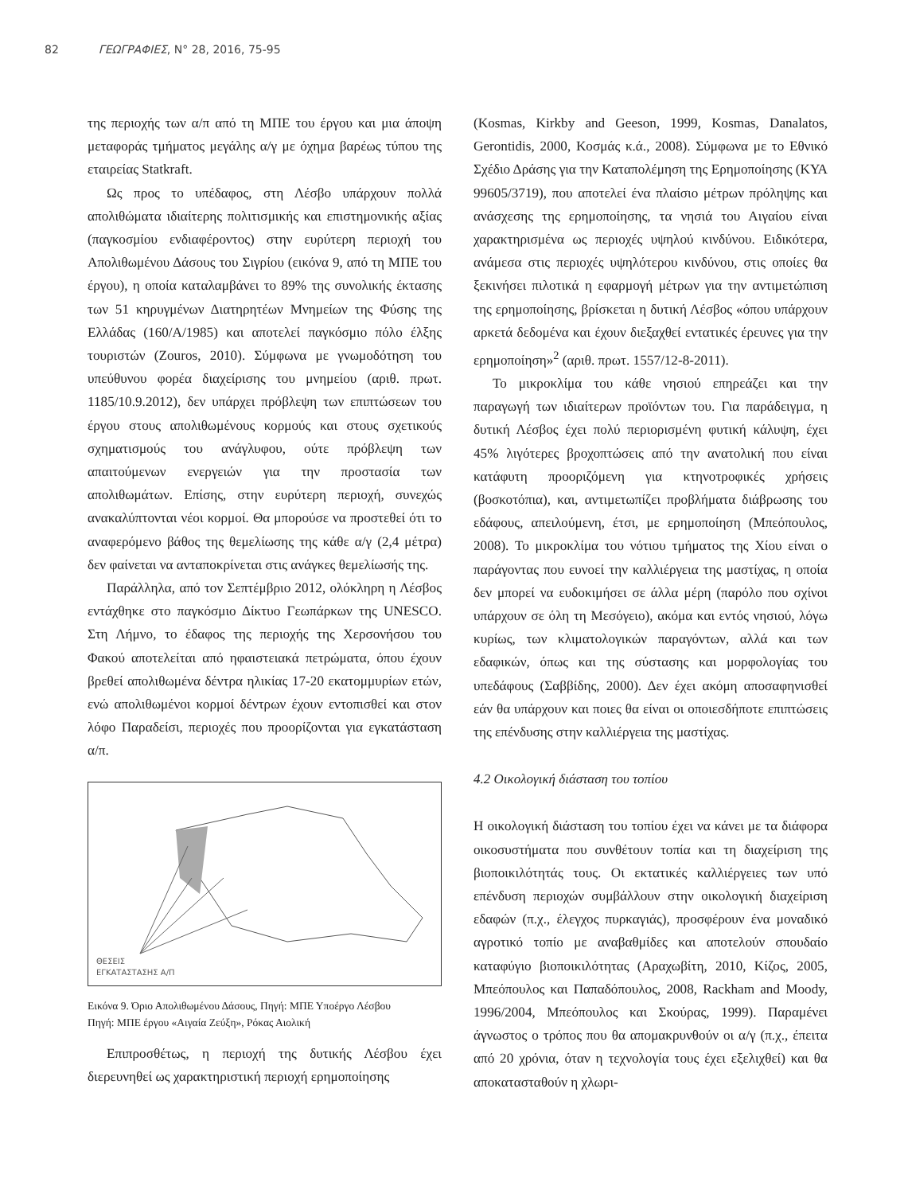82 ΓΕΩΓΡΑΦΙΕΣ, Ν° 28, 2016, 75-95
της περιοχής των α/π από τη ΜΠΕ του έργου και μια άποψη μεταφοράς τμήματος μεγάλης α/γ με όχημα βαρέως τύπου της εταιρείας Statkraft.
Ως προς το υπέδαφος, στη Λέσβο υπάρχουν πολλά απολιθώματα ιδιαίτερης πολιτισμικής και επιστημονικής αξίας (παγκοσμίου ενδιαφέροντος) στην ευρύτερη περιοχή του Απολιθωμένου Δάσους του Σιγρίου (εικόνα 9, από τη ΜΠΕ του έργου), η οποία καταλαμβάνει το 89% της συνολικής έκτασης των 51 κηρυγμένων Διατηρητέων Μνημείων της Φύσης της Ελλάδας (160/Α/1985) και αποτελεί παγκόσμιο πόλο έλξης τουριστών (Zouros, 2010). Σύμφωνα με γνωμοδότηση του υπεύθυνου φορέα διαχείρισης του μνημείου (αριθ. πρωτ. 1185/10.9.2012), δεν υπάρχει πρόβλεψη των επιπτώσεων του έργου στους απολιθωμένους κορμούς και στους σχετικούς σχηματισμούς του ανάγλυφου, ούτε πρόβλεψη των απαιτούμενων ενεργειών για την προστασία των απολιθωμάτων. Επίσης, στην ευρύτερη περιοχή, συνεχώς ανακαλύπτονται νέοι κορμοί. Θα μπορούσε να προστεθεί ότι το αναφερόμενο βάθος της θεμελίωσης της κάθε α/γ (2,4 μέτρα) δεν φαίνεται να ανταποκρίνεται στις ανάγκες θεμελίωσής της.
Παράλληλα, από τον Σεπτέμβριο 2012, ολόκληρη η Λέσβος εντάχθηκε στο παγκόσμιο Δίκτυο Γεωπάρκων της UNESCO. Στη Λήμνο, το έδαφος της περιοχής της Χερσονήσου του Φακού αποτελείται από ηφαιστειακά πετρώματα, όπου έχουν βρεθεί απολιθωμένα δέντρα ηλικίας 17-20 εκατομμυρίων ετών, ενώ απολιθωμένοι κορμοί δέντρων έχουν εντοπισθεί και στον λόφο Παραδείσι, περιοχές που προορίζονται για εγκατάσταση α/π.
ΘΕΣΕΙΣ
ΕΓΚΑΤΑΣΤΑΣΗΣ Α/Π
Εικόνα 9. Όριο Απολιθωμένου Δάσους, Πηγή: ΜΠΕ Υποέργο Λέσβου
Πηγή: ΜΠΕ έργου «Αιγαία Ζεύξη», Ρόκας Αιολική
Επιπροσθέτως, η περιοχή της δυτικής Λέσβου έχει διερευνηθεί ως χαρακτηριστική περιοχή ερημοποίησης
(Kosmas, Kirkby and Geeson, 1999, Kosmas, Danalatos, Gerontidis, 2000, Κοσμάς κ.ά., 2008). Σύμφωνα με το Εθνικό Σχέδιο Δράσης για την Καταπολέμηση της Ερημοποίησης (ΚΥΑ 99605/3719), που αποτελεί ένα πλαίσιο μέτρων πρόληψης και ανάσχεσης της ερημοποίησης, τα νησιά του Αιγαίου είναι χαρακτηρισμένα ως περιοχές υψηλού κινδύνου. Ειδικότερα, ανάμεσα στις περιοχές υψηλότερου κινδύνου, στις οποίες θα ξεκινήσει πιλοτικά η εφαρμογή μέτρων για την αντιμετώπιση της ερημοποίησης, βρίσκεται η δυτική Λέσβος «όπου υπάρχουν αρκετά δεδομένα και έχουν διεξαχθεί εντατικές έρευνες για την ερημοποίηση»<sup>2</sup> (αριθ. πρωτ. 1557/12-8-2011).
Το μικροκλίμα του κάθε νησιού επηρεάζει και την παραγωγή των ιδιαίτερων προϊόντων του. Για παράδειγμα, η δυτική Λέσβος έχει πολύ περιορισμένη φυτική κάλυψη, έχει 45% λιγότερες βροχοπτώσεις από την ανατολική που είναι κατάφυτη προοριζόμενη για κτηνοτροφικές χρήσεις (βοσκοτόπια), και, αντιμετωπίζει προβλήματα διάβρωσης του εδάφους, απειλούμενη, έτσι, με ερημοποίηση (Μπεόπουλος, 2008). Το μικροκλίμα του νότιου τμήματος της Χίου είναι ο παράγοντας που ευνοεί την καλλιέργεια της μαστίχας, η οποία δεν μπορεί να ευδοκιμήσει σε άλλα μέρη (παρόλο που σχίνοι υπάρχουν σε όλη τη Μεσόγειο), ακόμα και εντός νησιού, λόγω κυρίως, των κλιματολογικών παραγόντων, αλλά και των εδαφικών, όπως και της σύστασης και μορφολογίας του υπεδάφους (Σαββίδης, 2000). Δεν έχει ακόμη αποσαφηνισθεί εάν θα υπάρχουν και ποιες θα είναι οι οποιεσδήποτε επιπτώσεις της επένδυσης στην καλλιέργεια της μαστίχας.
4.2 Οικολογική διάσταση του τοπίου
Η οικολογική διάσταση του τοπίου έχει να κάνει με τα διάφορα οικοσυστήματα που συνθέτουν τοπία και τη διαχείριση της βιοποικιλότητάς τους. Οι εκτατικές καλλιέργειες των υπό επένδυση περιοχών συμβάλλουν στην οικολογική διαχείριση εδαφών (π.χ., έλεγχος πυρκαγιάς), προσφέρουν ένα μοναδικό αγροτικό τοπίο με αναβαθμίδες και αποτελούν σπουδαίο καταφύγιο βιοποικιλότητας (Αραχωβίτη, 2010, Κίζος, 2005, Μπεόπουλος και Παπαδόπουλος, 2008, Rackham and Moody, 1996/2004, Μπεόπουλος και Σκούρας, 1999). Παραμένει άγνωστος ο τρόπος που θα απομακρυνθούν οι α/γ (π.χ., έπειτα από 20 χρόνια, όταν η τεχνολογία τους έχει εξελιχθεί) και θα αποκατασταθούν η χλωρι-